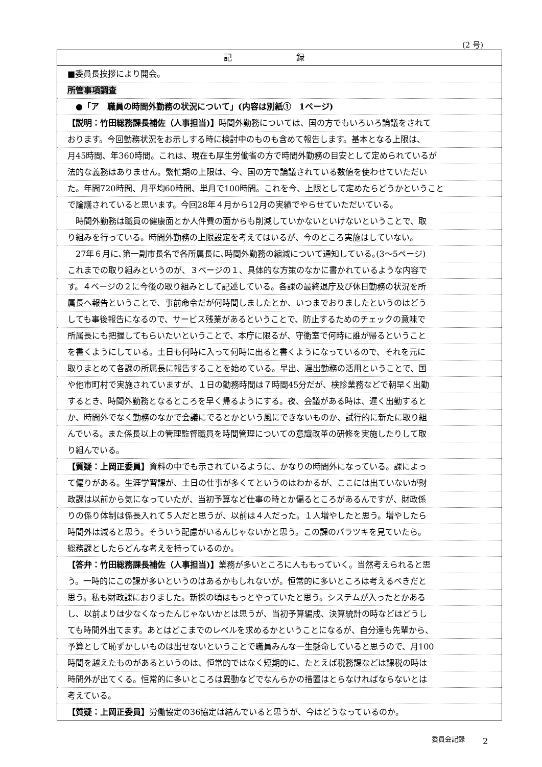(2 号)
記 録
■委員長挨拶により開会。
所管事項調査
　●「ア　職員の時間外勤務の状況について」(内容は別紙①　1ページ)
【説明：竹田総務課長補佐（人事担当)】時間外勤務については、国の方でもいろいろ論議をされて
おります。今回勤務状況をお示しする時に検討中のものも含めて報告します。基本となる上限は、
月45時間、年360時間。これは、現在も厚生労働省の方で時間外勤務の目安として定められているが
法的な義務はありません。繁忙期の上限は、今、国の方で論議されている数値を使わせていただい
た。年間720時間、月平均60時間、単月で100時間。これを今、上限として定めたらどうかということ
で論議されていると思います。今回28年４月から12月の実績でやらせていただいている。
　時間外勤務は職員の健康面とか人件費の面からも削減していかないといけないということで、取
り組みを行っている。時間外勤務の上限設定を考えてはいるが、今のところ実施はしていない。
　27年６月に､第一副市長名で各所属長に､時間外勤務の縮減について通知している｡(3～5ページ)
これまでの取り組みというのが、３ページの１、具体的な方策のなかに書かれているような内容で
す。４ページの２に今後の取り組みとして記述している。各課の最終退庁及び休日勤務の状況を所
属長へ報告ということで、事前命令だが何時間しましたとか、いつまでおりましたというのはどう
しても事後報告になるので、サービス残業があるということで、防止するためのチェックの意味で
所属長にも把握してもらいたいということで、本庁に限るが、守衛室で何時に誰が帰るということ
を書くようにしている。土日も何時に入って何時に出ると書くようになっているので、それを元に
取りまとめて各課の所属長に報告することを始めている。早出、遅出勤務の活用ということで、国
や他市町村で実施されていますが、１日の勤務時間は７時間45分だが、検診業務などで朝早く出勤
するとき、時間外勤務となるところを早く帰るようにする。夜、会議がある時は、遅く出勤すると
か、時間外でなく勤務のなかで会議にでるとかという風にできないものか、試行的に新たに取り組
んでいる。また係長以上の管理監督職員を時間管理についての意識改革の研修を実施したりして取
り組んでいる。
【質疑：上岡正委員】資料の中でも示されているように、かなりの時間外になっている。課によっ
て偏りがある。生涯学習課が、土日の仕事が多くてというのはわかるが、ここには出ていないが財
政課は以前から気になっていたが、当初予算など仕事の時とか偏るところがあるんですが、財政係
りの係り体制は係長入れて５人だと思うが、以前は４人だった。１人増やしたと思う。増やしたら
時間外は減ると思う。そういう配慮がいるんじゃないかと思う。この課のバラツキを見ていたら。
総務課としたらどんな考えを持っているのか。
【答弁：竹田総務課長補佐（人事担当)】業務が多いところに人ももっていく。当然考えられると思
う。一時的にこの課が多いというのはあるかもしれないが。恒常的に多いところは考えるべきだと
思う。私も財政課におりました。新採の頃はもっとやっていたと思う。システムが入ったとかある
し、以前よりは少なくなったんじゃないかとは思うが、当初予算編成、決算統計の時などはどうし
ても時間外出てます。あとはどこまでのレベルを求めるかということになるが、自分達も先輩から、
予算として恥ずかしいものは出せないということで職員みんな一生懸命していると思うので、月100
時間を越えたものがあるというのは、恒常的ではなく短期的に、たとえば税務課などは課税の時は
時間外が出てくる。恒常的に多いところは異動などでなんらかの措置はとらなければならないとは
考えている。
【質疑：上岡正委員】労働協定の36協定は結んでいると思うが、今はどうなっているのか。
委員会記録 2